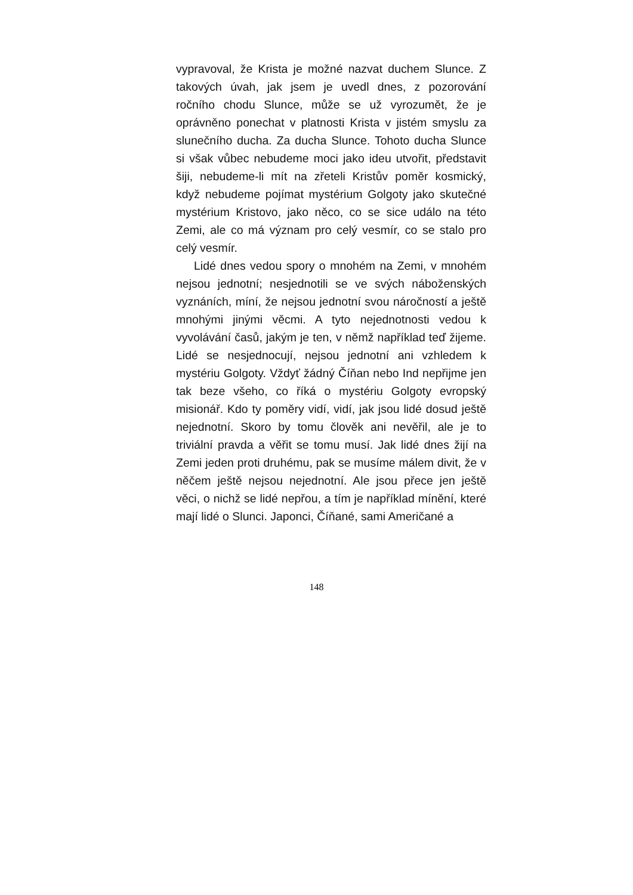vypravoval, že Krista je možné nazvat duchem Slunce. Z takových úvah, jak jsem je uvedl dnes, z pozorování ročního chodu Slunce, může se už vyrozumět, že je oprávněno ponechat v platnosti Krista v jistém smyslu za slunečního ducha. Za ducha Slunce. Tohoto ducha Slunce si však vůbec nebudeme moci jako ideu utvořit, představit šiji, nebudeme-li mít na zřeteli Kristův poměr kosmický, když nebudeme pojímat mystérium Golgoty jako skutečné mystérium Kristovo, jako něco, co se sice událo na této Zemi, ale co má význam pro celý vesmír, co se stalo pro celý vesmír.
Lidé dnes vedou spory o mnohém na Zemi, v mnohém nejsou jednotní; nesjednotili se ve svých náboženských vyznáních, míní, že nejsou jednotní svou náročností a ještě mnohými jinými věcmi. A tyto nejednotnosti vedou k vyvolávání časů, jakým je ten, v němž například teď žijeme. Lidé se nesjednocují, nejsou jednotní ani vzhledem k mystériu Golgoty. Vždyť žádný Číňan nebo Ind nepřijme jen tak beze všeho, co říká o mystériu Golgoty evropský misionář. Kdo ty poměry vidí, vidí, jak jsou lidé dosud ještě nejednotní. Skoro by tomu člověk ani nevěřil, ale je to triviální pravda a věřit se tomu musí. Jak lidé dnes žijí na Zemi jeden proti druhému, pak se musíme málem divit, že v něčem ještě nejsou nejednotní. Ale jsou přece jen ještě věci, o nichž se lidé nepřou, a tím je například mínění, které mají lidé o Slunci. Japonci, Číňané, sami Američané a
148